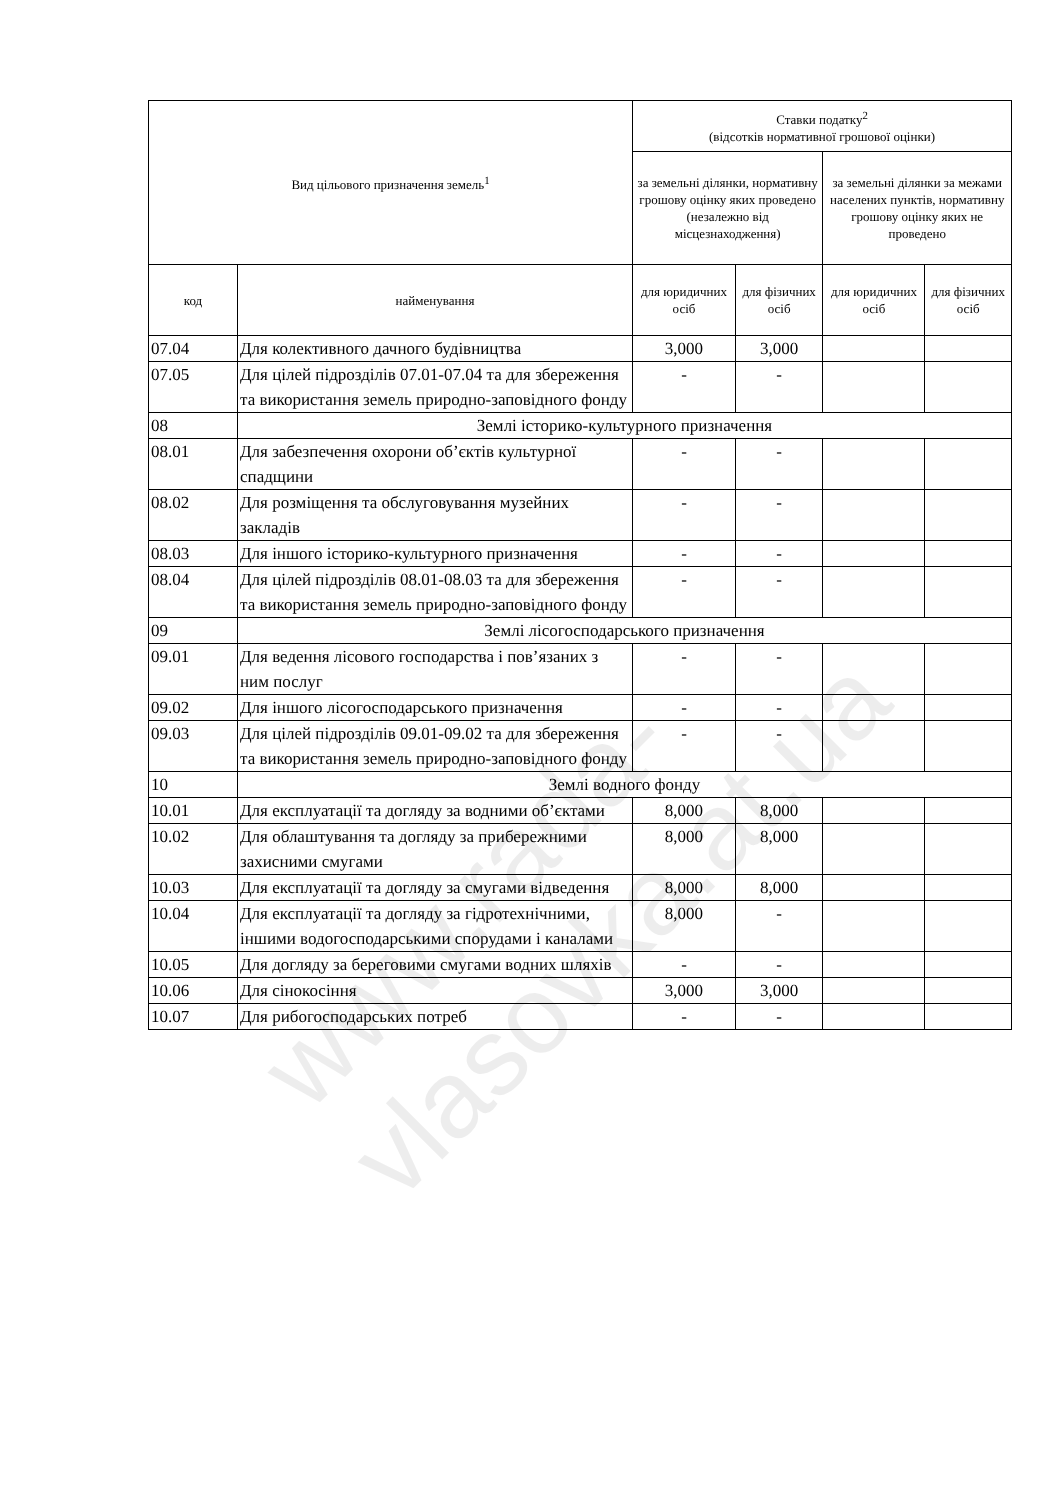| Вид цільового призначення земель<sup>1</sup> | | Ставки податку<sup>2</sup> (відсотків нормативної грошової оцінки) | | | |
| --- | --- | --- | --- | --- | --- |
| | | за земельні ділянки, нормативну грошову оцінку яких проведено (незалежно від місцезнаходження) | | за земельні ділянки за межами населених пунктів, нормативну грошову оцінку яких не проведено | |
| код | найменування | для юридичних осіб | для фізичних осіб | для юридичних осіб | для фізичних осіб |
| 07.04 | Для колективного дачного будівництва | 3,000 | 3,000 | | |
| 07.05 | Для цілей підрозділів 07.01-07.04 та для збереження та використання земель природно-заповідного фонду | - | - | | |
| 08 | Землі історико-культурного призначення | | | | |
| 08.01 | Для забезпечення охорони об’єктів культурної спадщини | - | - | | |
| 08.02 | Для розміщення та обслуговування музейних закладів | - | - | | |
| 08.03 | Для іншого історико-культурного призначення | - | - | | |
| 08.04 | Для цілей підрозділів 08.01-08.03 та для збереження та використання земель природно-заповідного фонду | - | - | | |
| 09 | Землі лісогосподарського призначення | | | | |
| 09.01 | Для ведення лісового господарства і пов’язаних з ним послуг | - | - | | |
| 09.02 | Для іншого лісогосподарського призначення | - | - | | |
| 09.03 | Для цілей підрозділів 09.01-09.02 та для збереження та використання земель природно-заповідного фонду | - | - | | |
| 10 | Землі водного фонду | | | | |
| 10.01 | Для експлуатації та догляду за водними об’єктами | 8,000 | 8,000 | | |
| 10.02 | Для облаштування та догляду за прибережними захисними смугами | 8,000 | 8,000 | | |
| 10.03 | Для експлуатації та догляду за смугами відведення | 8,000 | 8,000 | | |
| 10.04 | Для експлуатації та догляду за гідротехнічними, іншими водогосподарськими спорудами і каналами | 8,000 | - | | |
| 10.05 | Для догляду за береговими смугами водних шляхів | - | - | | |
| 10.06 | Для сінокосіння | 3,000 | 3,000 | | |
| 10.07 | Для рибогосподарських потреб | - | - | | |
www.rada-vlasovka.at.ua